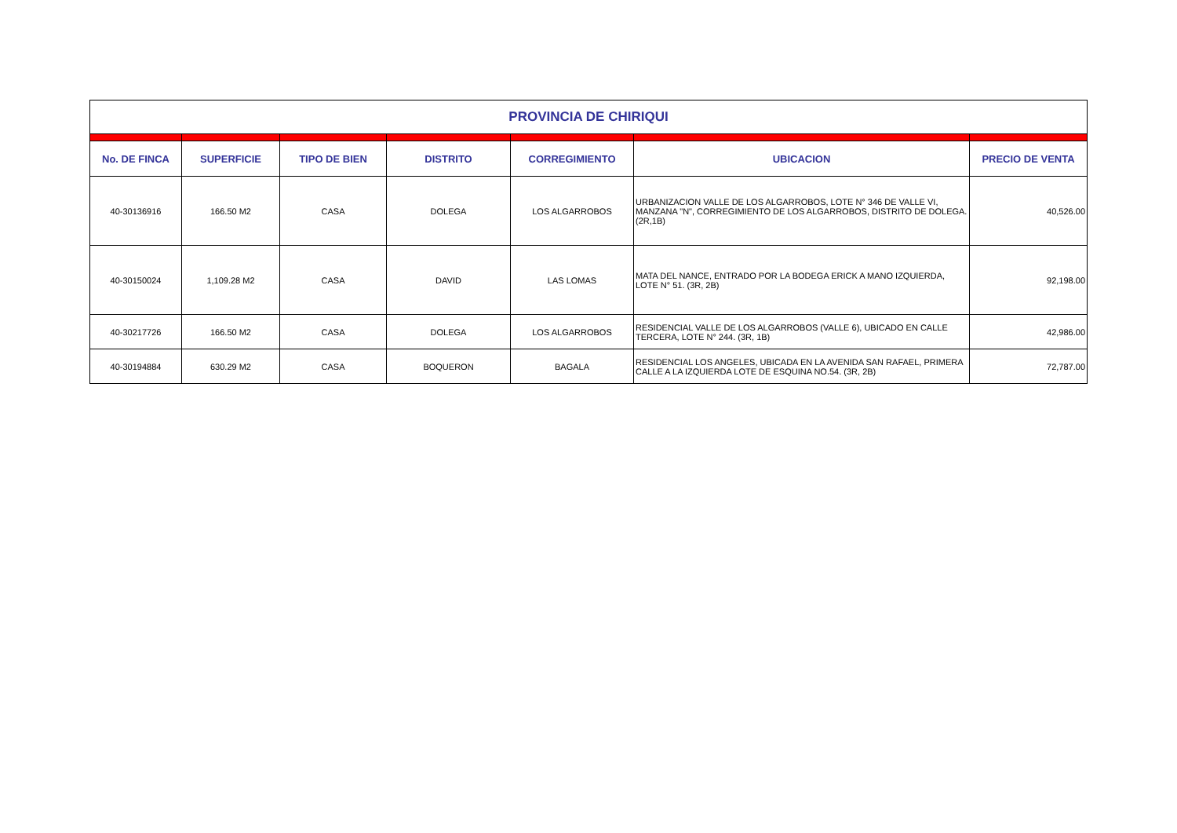| PROVINCIA DE CHIRIQUI | | | | | | |
| No. DE FINCA | SUPERFICIE | TIPO DE BIEN | DISTRITO | CORREGIMIENTO | UBICACION | PRECIO DE VENTA |
| 40-30136916 | 166.50 M2 | CASA | DOLEGA | LOS ALGARROBOS | URBANIZACION VALLE DE LOS ALGARROBOS, LOTE N° 346 DE VALLE VI, MANZANA "N", CORREGIMIENTO DE LOS ALGARROBOS, DISTRITO DE DOLEGA. (2R,1B) | 40,526.00 |
| 40-30150024 | 1,109.28 M2 | CASA | DAVID | LAS LOMAS | MATA DEL NANCE, ENTRADO POR LA BODEGA ERICK A MANO IZQUIERDA, LOTE N° 51. (3R, 2B) | 92,198.00 |
| 40-30217726 | 166.50 M2 | CASA | DOLEGA | LOS ALGARROBOS | RESIDENCIAL VALLE DE LOS ALGARROBOS (VALLE 6), UBICADO EN CALLE TERCERA, LOTE N° 244. (3R, 1B) | 42,986.00 |
| 40-30194884 | 630.29 M2 | CASA | BOQUERON | BAGALA | RESIDENCIAL LOS ANGELES, UBICADA EN LA AVENIDA SAN RAFAEL, PRIMERA CALLE A LA IZQUIERDA LOTE DE ESQUINA NO.54. (3R, 2B) | 72,787.00 |